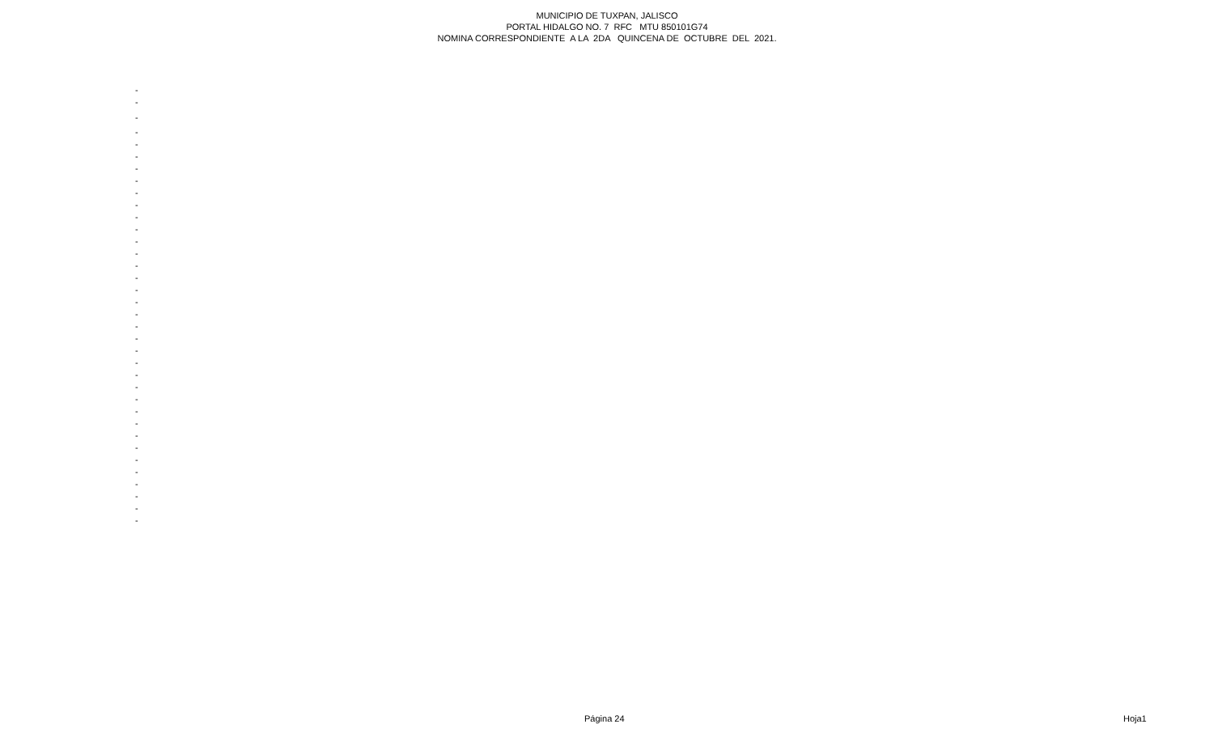MUNICIPIO DE TUXPAN, JALISCO
PORTAL HIDALGO NO. 7 RFC MTU 850101G74
NOMINA CORRESPONDIENTE A LA 2DA QUINCENA DE OCTUBRE DEL 2021.
| - |
| - |
| - |
| - |
| - |
| - |
| - |
| - |
| - |
| - |
| - |
| - |
| - |
| - |
| - |
| - |
| - |
| - |
| - |
| - |
| - |
| - |
| - |
| - |
| - |
| - |
| - |
| - |
| - |
| - |
| - |
| - |
| - |
| - |
| - |
| - |
Página 24 Hoja1